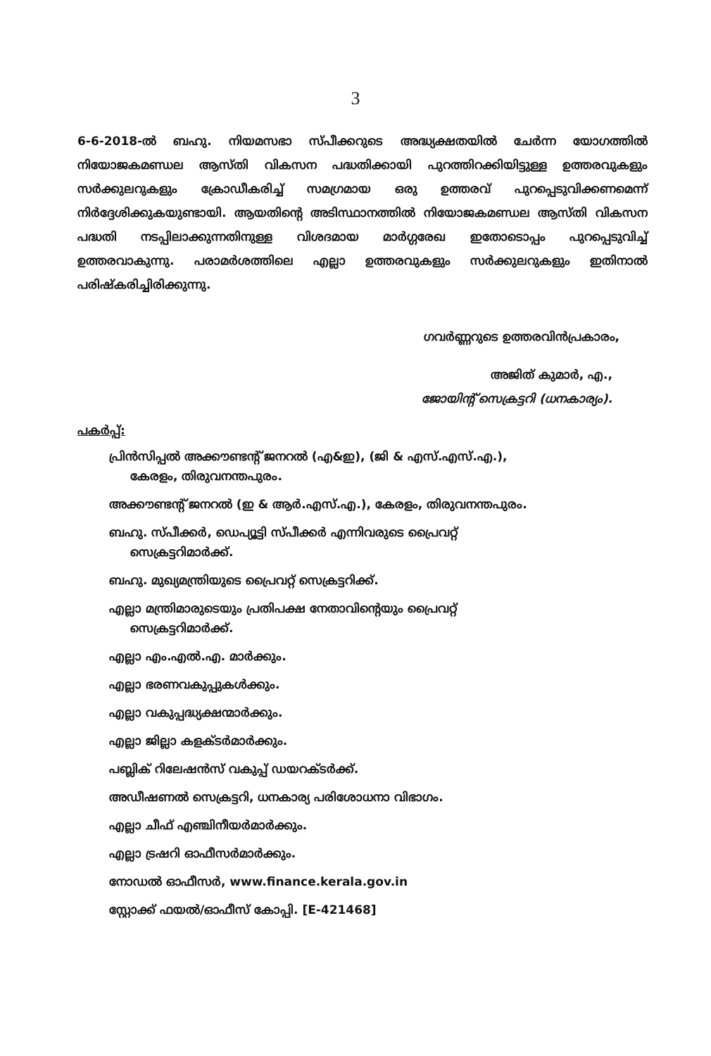3
6-6-2018-ൽ ബഹു. നിയമസഭാ സ്പീക്കറുടെ അദ്ധ്യക്ഷതയിൽ ചേർന്ന യോഗത്തിൽ നിയോജകമണ്ഡല ആസ്തി വികസന പദ്ധതിക്കായി പുറത്തിറക്കിയിട്ടുള്ള ഉത്തരവുകളും സർക്കുലറുകളും ക്രോഡീകരിച്ച് സമഗ്രമായ ഒരു ഉത്തരവ് പുറപ്പെടുവിക്കണമെന്ന് നിർദ്ദേശിക്കുകയുണ്ടായി. ആയതിന്റെ അടിസ്ഥാനത്തിൽ നിയോജകമണ്ഡല ആസ്തി വികസന പദ്ധതി നടപ്പിലാക്കുന്നതിനുള്ള വിശദമായ മാർഗ്ഗരേഖ ഇതോടൊപ്പം പുറപ്പെടുവിച്ച് ഉത്തരവാകുന്നു. പരാമർശത്തിലെ എല്ലാ ഉത്തരവുകളും സർക്കുലറുകളും ഇതിനാൽ പരിഷ്കരിച്ചിരിക്കുന്നു.
ഗവർണ്ണറുടെ ഉത്തരവിൻപ്രകാരം,
അജിത് കുമാർ, എ.,
ജോയിന്റ് സെക്രട്ടറി (ധനകാര്യം).
പകർപ്പ്:
പ്രിൻസിപ്പൽ അക്കൗണ്ടന്റ് ജനറൽ (എ&ഇ), (ജി & എസ്.എസ്.എ.),
കേരളം, തിരുവനന്തപുരം.
അക്കൗണ്ടന്റ് ജനറൽ (ഇ & ആർ.എസ്.എ.), കേരളം, തിരുവനന്തപുരം.
ബഹു. സ്പീക്കർ, ഡെപ്യൂട്ടി സ്പീക്കർ എന്നിവരുടെ പ്രൈവറ്റ്
സെക്രട്ടറിമാർക്ക്.
ബഹു. മുഖ്യമന്ത്രിയുടെ പ്രൈവറ്റ് സെക്രട്ടറിക്ക്.
എല്ലാ മന്ത്രിമാരുടെയും പ്രതിപക്ഷ നേതാവിന്റെയും പ്രൈവറ്റ്
സെക്രട്ടറിമാർക്ക്.
എല്ലാ എം.എൽ.എ. മാർക്കും.
എല്ലാ ഭരണവകുപ്പുകൾക്കും.
എല്ലാ വകുപ്പദ്ധ്യക്ഷന്മാർക്കും.
എല്ലാ ജില്ലാ കളക്ടർമാർക്കും.
പബ്ലിക് റിലേഷൻസ് വകുപ്പ് ഡയറക്ടർക്ക്.
അഡീഷണൽ സെക്രട്ടറി, ധനകാര്യ പരിശോധനാ വിഭാഗം.
എല്ലാ ചീഫ് എഞ്ചിനീയർമാർക്കും.
എല്ലാ ട്രഷറി ഓഫീസർമാർക്കും.
നോഡൽ ഓഫീസർ, www.finance.kerala.gov.in
സ്റ്റോക്ക് ഫയൽ/ഓഫീസ് കോപ്പി. [E-421468]